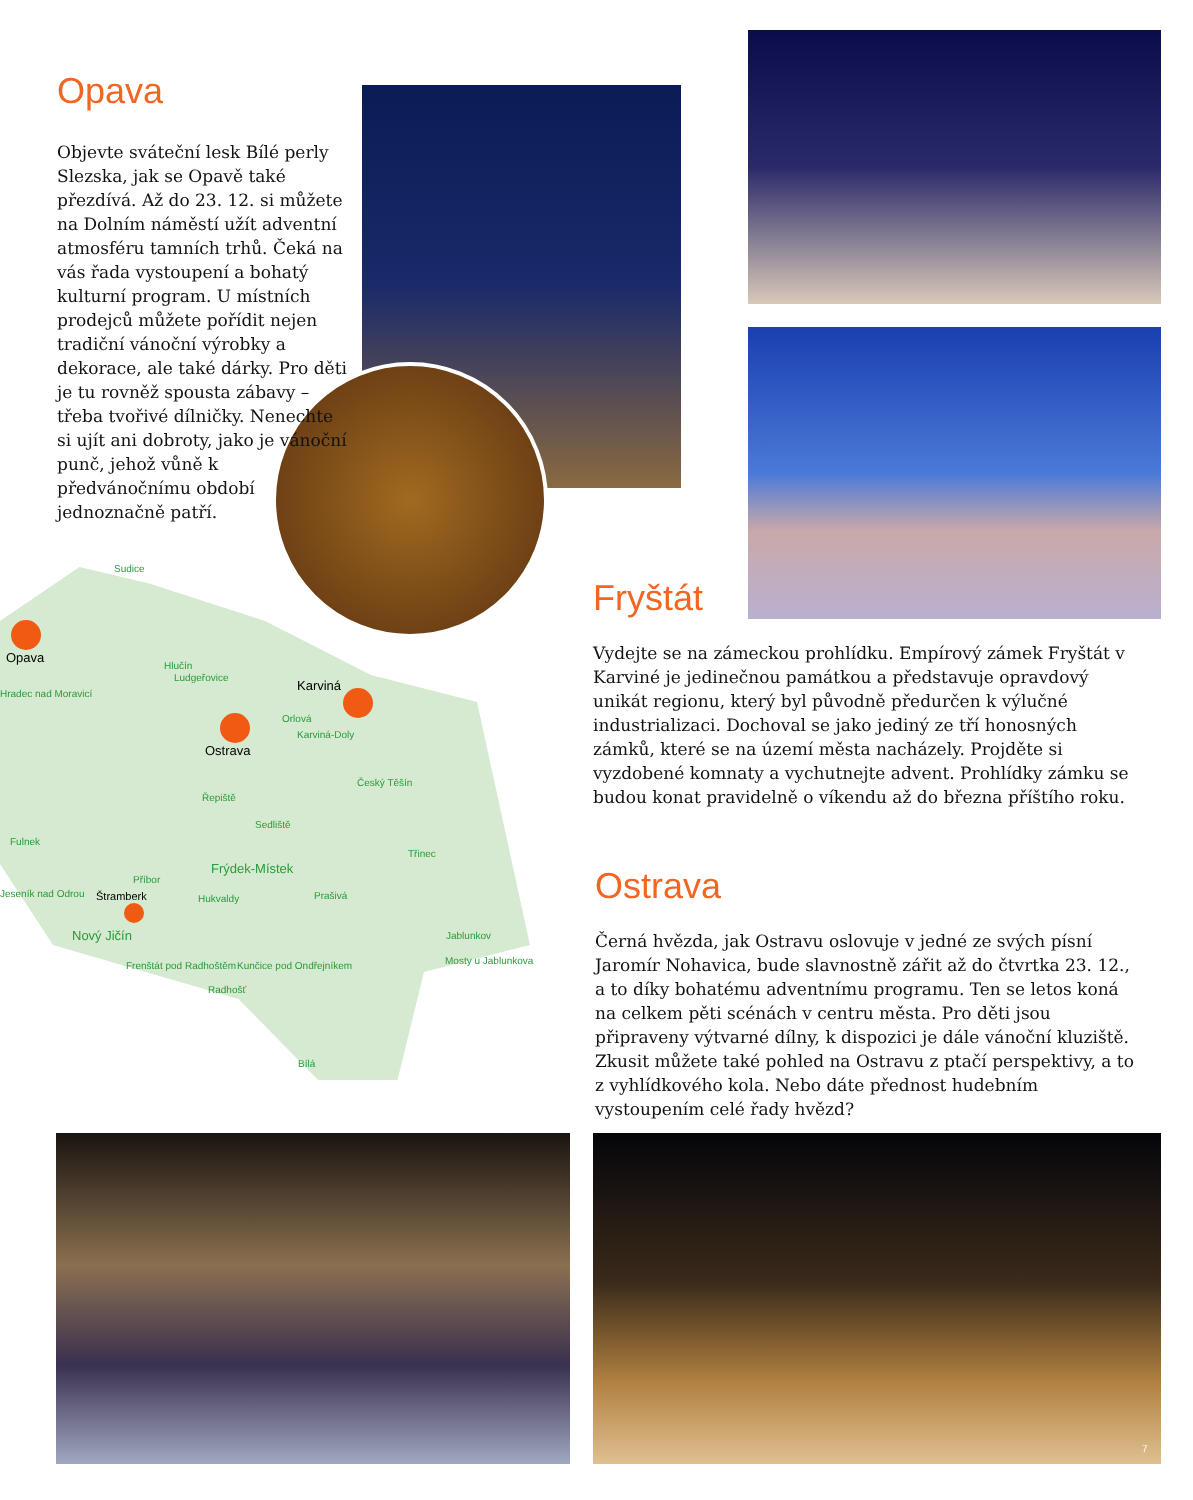Opava
Objevte sváteční lesk Bílé perly Slezska, jak se Opavě také přezdívá. Až do 23. 12. si můžete na Dolním náměstí užít adventní atmosféru tamních trhů. Čeká na vás řada vystoupení a bohatý kulturní program. U místních prodejců můžete pořídit nejen tradiční vánoční výrobky a dekorace, ale také dárky. Pro děti je tu rovněž spousta zábavy – třeba tvořivé dílničky. Nenechte si ujít ani dobroty, jako je vánoční punč, jehož vůně k předvánočnímu období jednoznačně patří.
Opava
Karviná
Ostrava
Štramberk
Sudice
Hlučín
Ludgeřovice
Hradec nad Moravicí
Orlová
Karviná-Doly
Český Těšín
Řepiště
Sedliště
Fulnek
Třinec
Frýdek-Místek
Příbor
Jeseník nad Odrou Hukvaldy Prašivá
Nový Jičín Jablunkov
Frenštát pod Radhoštěm Kunčice pod Ondřejníkem Mosty u Jablunkova
Radhošť
Bílá
Fryštát
Vydejte se na zámeckou prohlídku. Empírový zámek Fryštát v Karviné je jedinečnou památkou a představuje opravdový unikát regionu, který byl původně předurčen k výlučné industrializaci. Dochoval se jako jediný ze tří honosných zámků, které se na území města nacházely. Projděte si vyzdobené komnaty a vychutnejte advent. Prohlídky zámku se budou konat pravidelně o víkendu až do března příštího roku.
Ostrava
Černá hvězda, jak Ostravu oslovuje v jedné ze svých písní Jaromír Nohavica, bude slavnostně zářit až do čtvrtka 23. 12., a to díky bohatému adventnímu programu. Ten se letos koná na celkem pěti scénách v centru města. Pro děti jsou připraveny výtvarné dílny, k dispozici je dále vánoční kluziště. Zkusit můžete také pohled na Ostravu z ptačí perspektivy, a to z vyhlídkového kola. Nebo dáte přednost hudebním vystoupením celé řady hvězd?
7